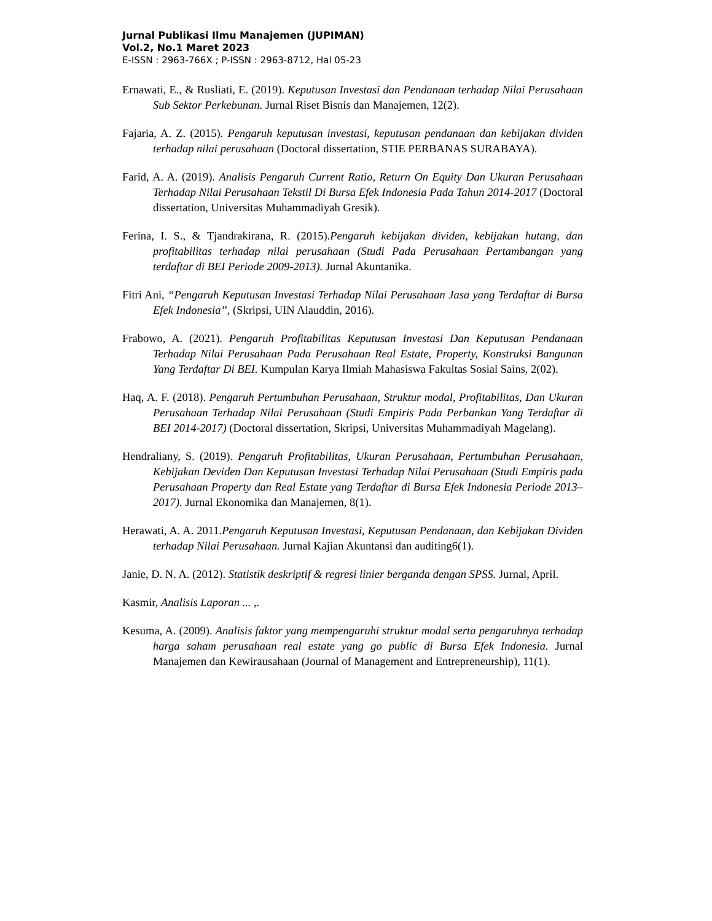Jurnal Publikasi Ilmu Manajemen (JUPIMAN)
Vol.2, No.1 Maret 2023
E-ISSN : 2963-766X ; P-ISSN : 2963-8712, Hal 05-23
Ernawati, E., & Rusliati, E. (2019). Keputusan Investasi dan Pendanaan terhadap Nilai Perusahaan Sub Sektor Perkebunan. Jurnal Riset Bisnis dan Manajemen, 12(2).
Fajaria, A. Z. (2015). Pengaruh keputusan investasi, keputusan pendanaan dan kebijakan dividen terhadap nilai perusahaan (Doctoral dissertation, STIE PERBANAS SURABAYA).
Farid, A. A. (2019). Analisis Pengaruh Current Ratio, Return On Equity Dan Ukuran Perusahaan Terhadap Nilai Perusahaan Tekstil Di Bursa Efek Indonesia Pada Tahun 2014-2017 (Doctoral dissertation, Universitas Muhammadiyah Gresik).
Ferina, I. S., & Tjandrakirana, R. (2015).Pengaruh kebijakan dividen, kebijakan hutang, dan profitabilitas terhadap nilai perusahaan (Studi Pada Perusahaan Pertambangan yang terdaftar di BEI Periode 2009-2013). Jurnal Akuntanika.
Fitri Ani, “Pengaruh Keputusan Investasi Terhadap Nilai Perusahaan Jasa yang Terdaftar di Bursa Efek Indonesia”, (Skripsi, UIN Alauddin, 2016).
Frabowo, A. (2021). Pengaruh Profitabilitas Keputusan Investasi Dan Keputusan Pendanaan Terhadap Nilai Perusahaan Pada Perusahaan Real Estate, Property, Konstruksi Bangunan Yang Terdaftar Di BEI. Kumpulan Karya Ilmiah Mahasiswa Fakultas Sosial Sains, 2(02).
Haq, A. F. (2018). Pengaruh Pertumbuhan Perusahaan, Struktur modal, Profitabilitas, Dan Ukuran Perusahaan Terhadap Nilai Perusahaan (Studi Empiris Pada Perbankan Yang Terdaftar di BEI 2014-2017) (Doctoral dissertation, Skripsi, Universitas Muhammadiyah Magelang).
Hendraliany, S. (2019). Pengaruh Profitabilitas, Ukuran Perusahaan, Pertumbuhan Perusahaan, Kebijakan Deviden Dan Keputusan Investasi Terhadap Nilai Perusahaan (Studi Empiris pada Perusahaan Property dan Real Estate yang Terdaftar di Bursa Efek Indonesia Periode 2013–2017). Jurnal Ekonomika dan Manajemen, 8(1).
Herawati, A. A. 2011.Pengaruh Keputusan Investasi, Keputusan Pendanaan, dan Kebijakan Dividen terhadap Nilai Perusahaan. Jurnal Kajian Akuntansi dan auditing6(1).
Janie, D. N. A. (2012). Statistik deskriptif & regresi linier berganda dengan SPSS. Jurnal, April.
Kasmir, Analisis Laporan ... ,.
Kesuma, A. (2009). Analisis faktor yang mempengaruhi struktur modal serta pengaruhnya terhadap harga saham perusahaan real estate yang go public di Bursa Efek Indonesia. Jurnal Manajemen dan Kewirausahaan (Journal of Management and Entrepreneurship), 11(1).